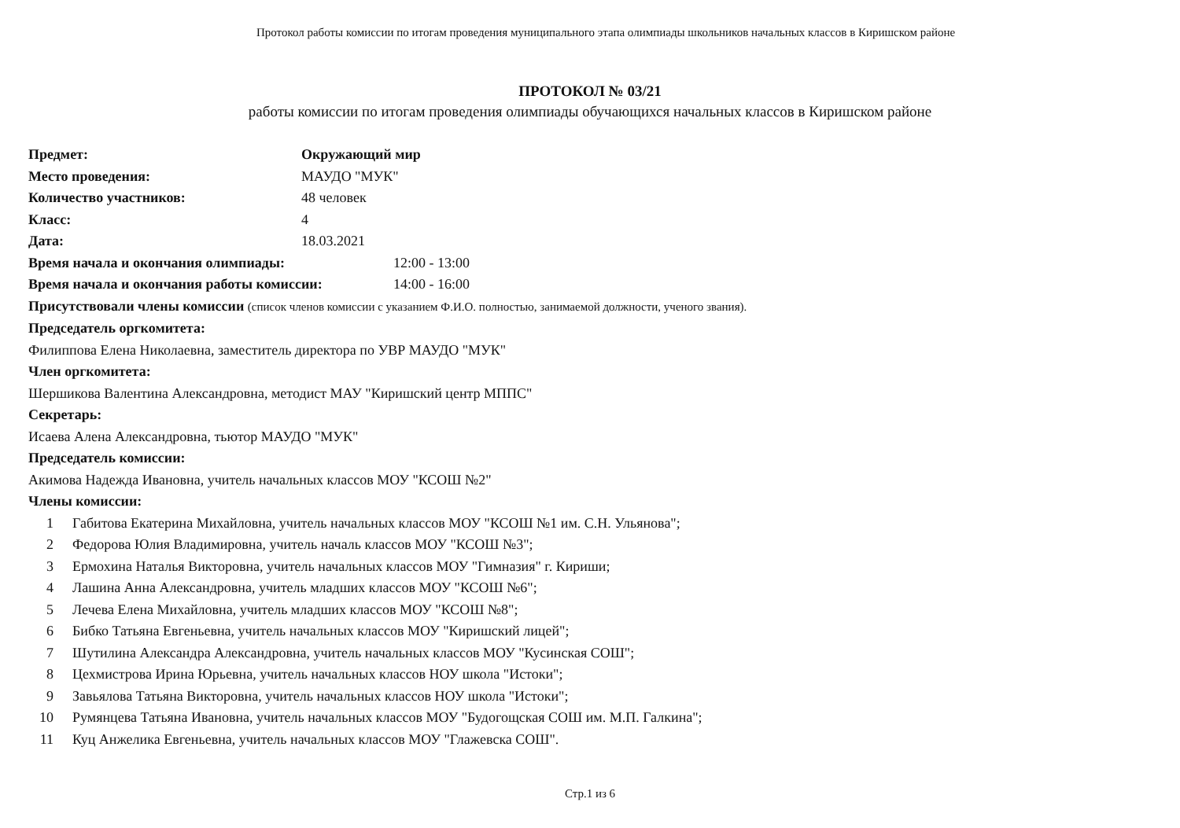Протокол работы комиссии по итогам проведения муниципального этапа олимпиады школьников начальных классов в Киришском районе
ПРОТОКОЛ № 03/21
работы комиссии по итогам проведения олимпиады обучающихся начальных классов в Киришском районе
Предмет: Окружающий мир
Место проведения: МАУДО "МУК"
Количество участников: 48 человек
Класс: 4
Дата: 18.03.2021
Время начала и окончания олимпиады: 12:00 - 13:00
Время начала и окончания работы комиссии: 14:00 - 16:00
Присутствовали члены комиссии (список членов комиссии с указанием Ф.И.О. полностью, занимаемой должности, ученого звания).
Председатель оргкомитета:
Филиппова Елена Николаевна, заместитель директора по УВР МАУДО "МУК"
Член оргкомитета:
Шершикова Валентина Александровна, методист МАУ "Киришский центр МППС"
Секретарь:
Исаева Алена Александровна, тьютор МАУДО "МУК"
Председатель комиссии:
Акимова Надежда Ивановна, учитель начальных классов МОУ "КСОШ №2"
Члены комиссии:
1 Габитова Екатерина Михайловна, учитель начальных классов МОУ "КСОШ №1 им. С.Н. Ульянова";
2 Федорова Юлия Владимировна, учитель началь классов МОУ "КСОШ №3";
3 Ермохина Наталья Викторовна, учитель начальных классов МОУ "Гимназия" г. Кириши;
4 Лашина Анна Александровна, учитель младших классов МОУ "КСОШ №6";
5 Лечева Елена Михайловна, учитель младших классов МОУ "КСОШ №8";
6 Бибко Татьяна Евгеньевна, учитель начальных классов МОУ "Киришский лицей";
7 Шутилина Александра Александровна, учитель начальных классов МОУ "Кусинская СОШ";
8 Цехмистрова Ирина Юрьевна, учитель начальных классов НОУ школа "Истоки";
9 Завьялова Татьяна Викторовна, учитель начальных классов НОУ школа "Истоки";
10 Румянцева Татьяна Ивановна, учитель начальных классов МОУ "Будогощская СОШ им. М.П. Галкина";
11 Куц Анжелика Евгеньевна, учитель начальных классов МОУ "Глажевска СОШ".
Стр.1 из 6